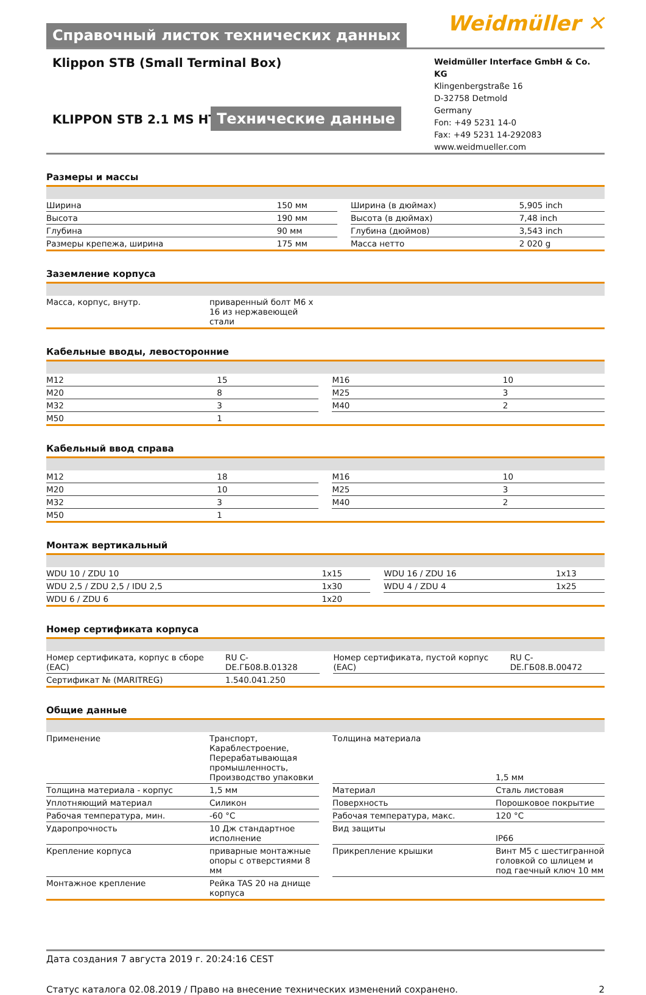Справочный листок технических данных
Weidmüller ✕
Klippon STB (Small Terminal Box)
KLIPPON STB 2.1 MS HT
Технические данные
Weidmüller Interface GmbH & Co. KG
Klingenbergstraße 16
D-32758 Detmold
Germany
Fon: +49 5231 14-0
Fax: +49 5231 14-292083
www.weidmueller.com
Размеры и массы
| Ширина | 150 мм | | Ширина (в дюймах) | 5,905 inch |
| Высота | 190 мм | | Высота (в дюймах) | 7,48 inch |
| Глубина | 90 мм | | Глубина (дюймов) | 3,543 inch |
| Размеры крепежа, ширина | 175 мм | | Масса нетто | 2 020 g |
Заземление корпуса
| Масса, корпус, внутр. | приваренный болт M6 x 16 из нержавеющей стали | |
Кабельные вводы, левосторонние
| M12 | 15 | | M16 | 10 |
| M20 | 8 | | M25 | 3 |
| M32 | 3 | | M40 | 2 |
| M50 | 1 | | | |
Кабельный ввод справа
| M12 | 18 | | M16 | 10 |
| M20 | 10 | | M25 | 3 |
| M32 | 3 | | M40 | 2 |
| M50 | 1 | | | |
Монтаж вертикальный
| WDU 10 / ZDU 10 | 1x15 | | WDU 16 / ZDU 16 | 1x13 |
| WDU 2,5 / ZDU 2,5 / IDU 2,5 | 1x30 | | WDU 4 / ZDU 4 | 1x25 |
| WDU 6 / ZDU 6 | 1x20 | | | |
Номер сертификата корпуса
| Номер сертификата, корпус в сборе (EAC) | RU C-DE.ГБ08.В.01328 | | Номер сертификата, пустой корпус (EAC) | RU C-DE.ГБ08.В.00472 |
| Сертификат № (MARITREG) | 1.540.041.250 | | | |
Общие данные
| Применение | Транспорт, Караблестроение, Перерабатывающая промышленность, Производство упаковки | | Толщина материала | 1,5 мм |
| Толщина материала - корпус | 1,5 мм | | Материал | Сталь листовая |
| Уплотняющий материал | Силикон | | Поверхность | Порошковое покрытие |
| Рабочая температура, мин. | -60 °C | | Рабочая температура, макс. | 120 °C |
| Ударопрочность | 10 Дж стандартное исполнение | | Вид защиты | IP66 |
| Крепление корпуса | приварные монтажные опоры с отверстиями 8 мм | | Прикрепление крышки | Винт M5 с шестигранной головкой со шлицем и под гаечный ключ 10 мм |
| Монтажное крепление | Рейка TAS 20 на днище корпуса | | | |
Дата создания 7 августа 2019 г. 20:24:16 CEST
Статус каталога 02.08.2019 / Право на внесение технических изменений сохранено. 2